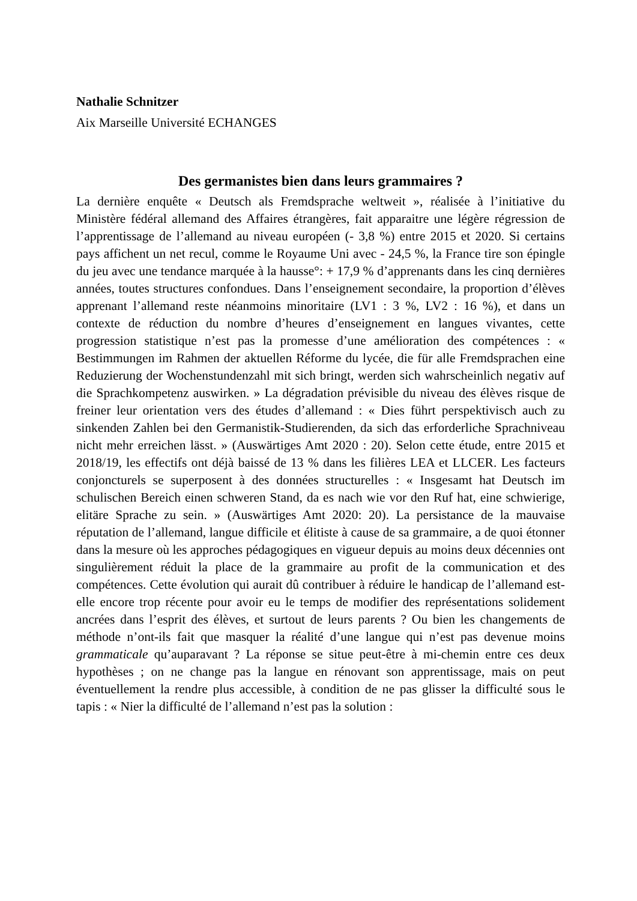Nathalie Schnitzer
Aix Marseille Université ECHANGES
Des germanistes bien dans leurs grammaires ?
La dernière enquête « Deutsch als Fremdsprache weltweit », réalisée à l’initiative du Ministère fédéral allemand des Affaires étrangères, fait apparaitre une légère régression de l’apprentissage de l’allemand au niveau européen (- 3,8 %) entre 2015 et 2020. Si certains pays affichent un net recul, comme le Royaume Uni avec - 24,5 %, la France tire son épingle du jeu avec une tendance marquée à la hausse°: + 17,9 % d’apprenants dans les cinq dernières années, toutes structures confondues. Dans l’enseignement secondaire, la proportion d’élèves apprenant l’allemand reste néanmoins minoritaire (LV1 : 3 %, LV2 : 16 %), et dans un contexte de réduction du nombre d’heures d’enseignement en langues vivantes, cette progression statistique n’est pas la promesse d’une amélioration des compétences : « Bestimmungen im Rahmen der aktuellen Réforme du lycée, die für alle Fremdsprachen eine Reduzierung der Wochenstundenzahl mit sich bringt, werden sich wahrscheinlich negativ auf die Sprachkompetenz auswirken. » La dégradation prévisible du niveau des élèves risque de freiner leur orientation vers des études d’allemand : « Dies führt perspektivisch auch zu sinkenden Zahlen bei den Germanistik-Studierenden, da sich das erforderliche Sprachniveau nicht mehr erreichen lässt. » (Auswärtiges Amt 2020 : 20). Selon cette étude, entre 2015 et 2018/19, les effectifs ont déjà baissé de 13 % dans les filières LEA et LLCER. Les facteurs conjoncturels se superposent à des données structurelles : « Insgesamt hat Deutsch im schulischen Bereich einen schweren Stand, da es nach wie vor den Ruf hat, eine schwierige, elitäre Sprache zu sein. » (Auswärtiges Amt 2020: 20). La persistance de la mauvaise réputation de l’allemand, langue difficile et élitiste à cause de sa grammaire, a de quoi étonner dans la mesure où les approches pédagogiques en vigueur depuis au moins deux décennies ont singulièrement réduit la place de la grammaire au profit de la communication et des compétences. Cette évolution qui aurait dû contribuer à réduire le handicap de l’allemand est-elle encore trop récente pour avoir eu le temps de modifier des représentations solidement ancrées dans l’esprit des élèves, et surtout de leurs parents ? Ou bien les changements de méthode n’ont-ils fait que masquer la réalité d’une langue qui n’est pas devenue moins grammaticale qu’auparavant ? La réponse se situe peut-être à mi-chemin entre ces deux hypothèses ; on ne change pas la langue en rénovant son apprentissage, mais on peut éventuellement la rendre plus accessible, à condition de ne pas glisser la difficulté sous le tapis : « Nier la difficulté de l’allemand n’est pas la solution :